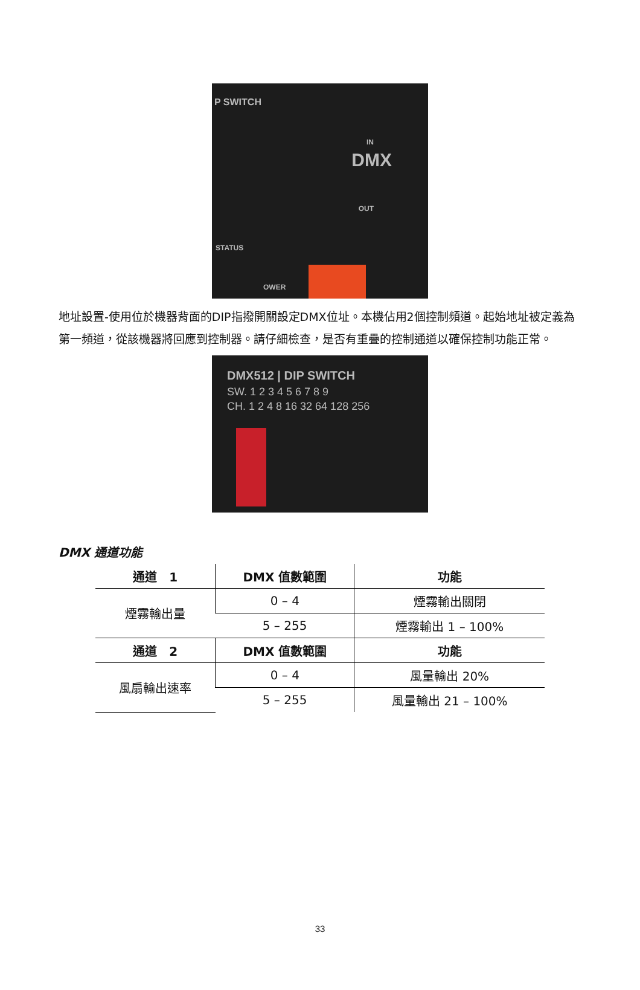P SWITCH
DMX
IN
OUT
STATUS
OWER
地址設置-使用位於機器背面的DIP指撥開關設定DMX位址。本機佔用2個控制頻道。起始地址被定義為第一頻道，從該機器將回應到控制器。請仔細檢查，是否有重疊的控制通道以確保控制功能正常。
DMX512 | DIP SWITCH
SW. 1 2 3 4 5 6 7 8 9
CH. 1 2 4 8 16 32 64 128 256
DMX 通道功能
| 通道 1 | DMX 值數範圍 | 功能 |
| --- | --- | --- |
| 煙霧輸出量 | 0 – 4 | 煙霧輸出關閉 |
| | 5 – 255 | 煙霧輸出 1 – 100% |
| 通道 2 | DMX 值數範圍 | 功能 |
| 風扇輸出速率 | 0 – 4 | 風量輸出 20% |
| | 5 – 255 | 風量輸出 21 – 100% |
33